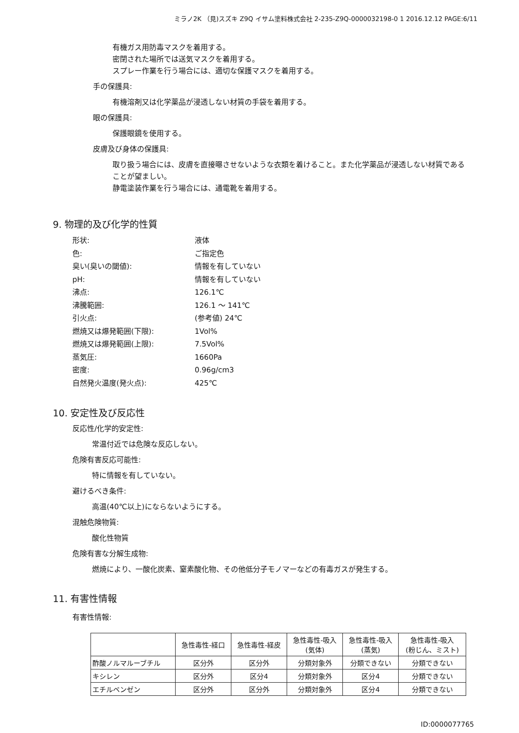ミラノ2K （見)スズキ Z9Q イサム塗料株式会社 2-235-Z9Q-0000032198-0 1 2016.12.12 PAGE:6/11
有機ガス用防毒マスクを着用する。
密閉された場所では送気マスクを着用する。
スプレー作業を行う場合には、適切な保護マスクを着用する。
手の保護具:
有機溶剤又は化学薬品が浸透しない材質の手袋を着用する。
眼の保護具:
保護眼鏡を使用する。
皮膚及び身体の保護具:
取り扱う場合には、皮膚を直接曝させないような衣類を着けること。また化学薬品が浸透しない材質であることが望ましい。
静電塗装作業を行う場合には、通電靴を着用する。
9. 物理的及び化学的性質
形状: 液体 色: ご指定色 臭い(臭いの閾値): 情報を有していない pH: 情報を有していない 沸点: 126.1℃ 沸騰範囲: 126.1 ～ 141℃ 引火点: (参考値) 24℃ 燃焼又は爆発範囲(下限): 1Vol% 燃焼又は爆発範囲(上限): 7.5Vol% 蒸気圧: 1660Pa 密度: 0.96g/cm3 自然発火温度(発火点): 425℃
10. 安定性及び反応性
反応性/化学的安定性:
常温付近では危険な反応しない。
危険有害反応可能性:
特に情報を有していない。
避けるべき条件:
高温(40℃以上)にならないようにする。
混触危険物質:
酸化性物質
危険有害な分解生成物:
燃焼により、一酸化炭素、窒素酸化物、その他低分子モノマーなどの有毒ガスが発生する。
11. 有害性情報
有害性情報:
| | 急性毒性-経口 | 急性毒性-経皮 | 急性毒性-吸入 (気体) | 急性毒性-吸入 (蒸気) | 急性毒性-吸入 (粉じん、ミスト) |
| --- | --- | --- | --- | --- | --- |
| 酢酸ノルマルーブチル | 区分外 | 区分外 | 分類対象外 | 分類できない | 分類できない |
| キシレン | 区分外 | 区分4 | 分類対象外 | 区分4 | 分類できない |
| エチルベンゼン | 区分外 | 区分外 | 分類対象外 | 区分4 | 分類できない |
ID:0000077765